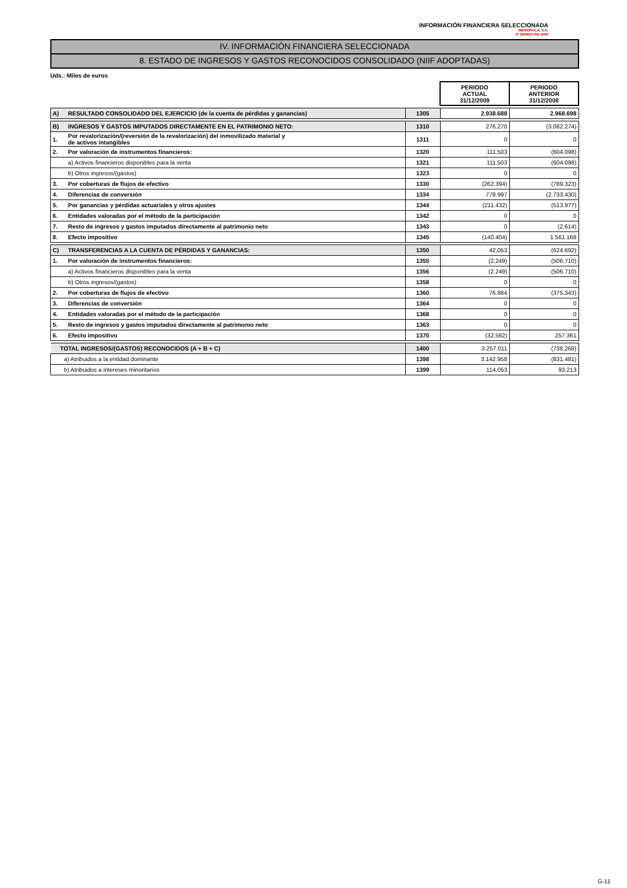INFORMACIÓN FINANCIERA SELECCIONADA
IBERDROLA, S.A.
2º SEMESTRE 2009
IV. INFORMACIÓN FINANCIERA SELECCIONADA
8. ESTADO DE INGRESOS Y GASTOS RECONOCIDOS CONSOLIDADO (NIIF ADOPTADAS)
Uds.: Miles de euros
| | | | PERIODO ACTUAL 31/12/2009 | PERIODO ANTERIOR 31/12/2008 |
| A) | RESULTADO CONSOLIDADO DEL EJERCICIO (de la cuenta de pérdidas y ganancias) | 1305 | 2.938.688 | 2.968.698 |
| B) | INGRESOS Y GASTOS IMPUTADOS DIRECTAMENTE EN EL PATRIMONIO NETO: | 1310 | 276.270 | (3.082.274) |
| 1. | Por revalorización/(reversión de la revalorización) del inmovilizado material y de activos intangibles | 1311 | 0 | 0 |
| 2. | Por valoración de instrumentos financieros: | 1320 | 111.503 | (604.098) |
| | a) Activos financieros disponibles para la venta | 1321 | 111.503 | (604.098) |
| | b) Otros ingresos/(gastos) | 1323 | 0 | 0 |
| 3. | Por coberturas de flujos de efectivo | 1330 | (262.394) | (789.323) |
| 4. | Diferencias de conversión | 1334 | 778.997 | (2.733.430) |
| 5. | Por ganancias y pérdidas actuariales y otros ajustes | 1344 | (211.432) | (513.977) |
| 6. | Entidades valoradas por el método de la participación | 1342 | 0 | 0 |
| 7. | Resto de ingresos y gastos imputados directamente al patrimonio neto | 1343 | 0 | (2.614) |
| 8. | Efecto impositivo | 1345 | (140.404) | 1.561.168 |
| C) | TRANSFERENCIAS A LA CUENTA DE PÉRDIDAS Y GANANCIAS: | 1350 | 42.053 | (624.692) |
| 1. | Por valoración de instrumentos financieros: | 1355 | (2.249) | (506.710) |
| | a) Activos financieros disponibles para la venta | 1356 | (2.249) | (506.710) |
| | b) Otros ingresos/(gastos) | 1358 | 0 | 0 |
| 2. | Por coberturas de flujos de efectivo | 1360 | 76.884 | (375.343) |
| 3. | Diferencias de conversión | 1364 | 0 | 0 |
| 4. | Entidades valoradas por el método de la participación | 1368 | 0 | 0 |
| 5. | Resto de ingresos y gastos imputados directamente al patrimonio neto | 1363 | 0 | 0 |
| 6. | Efecto impositivo | 1370 | (32.582) | 257.361 |
| TOTAL INGRESOS/(GASTOS) RECONOCIDOS (A + B + C) | | 1400 | 3.257.011 | (738.268) |
| a) Atribuidos a la entidad dominante | | 1398 | 3.142.958 | (831.481) |
| b) Atribuidos a intereses minoritarios | | 1399 | 114.053 | 93.213 |
G-11